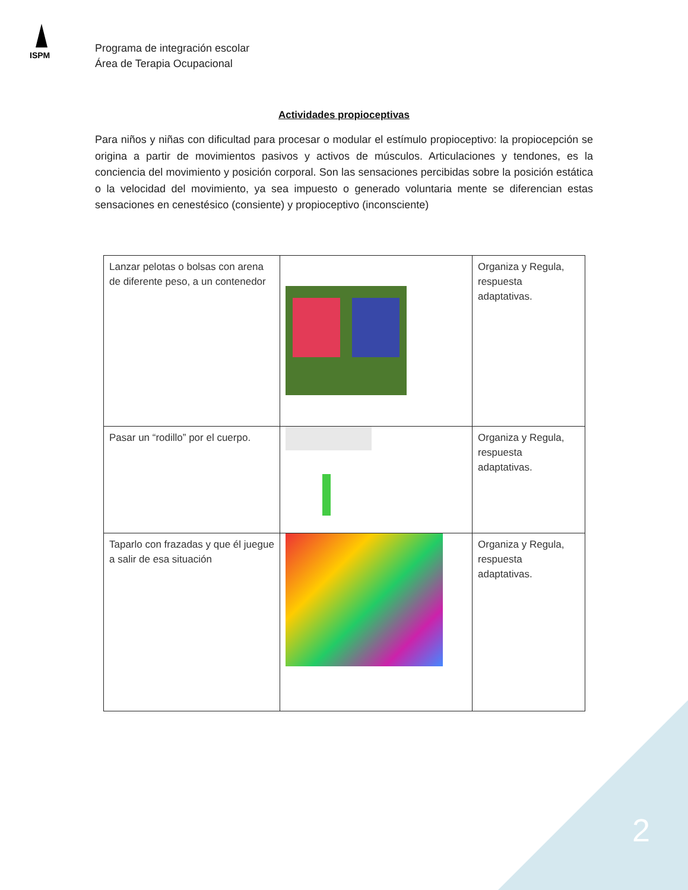ISPM
Programa de integración escolar
Área de Terapia Ocupacional
Actividades propioceptivas
Para niños y niñas con dificultad para procesar o modular el estímulo propioceptivo: la propiocepción se origina a partir de movimientos pasivos y activos de músculos. Articulaciones y tendones, es la conciencia del movimiento y posición corporal. Son las sensaciones percibidas sobre la posición estática o la velocidad del movimiento, ya sea impuesto o generado voluntaria mente se diferencian estas sensaciones en cenestésico (consiente) y propioceptivo (inconsciente)
| Lanzar pelotas o bolsas con arena de diferente peso, a un contenedor | | Organiza y Regula, respuesta adaptativas. |
| Pasar un “rodillo” por el cuerpo. | | Organiza y Regula, respuesta adaptativas. |
| Taparlo con frazadas y que él juegue a salir de esa situación | | Organiza y Regula, respuesta adaptativas. |
2